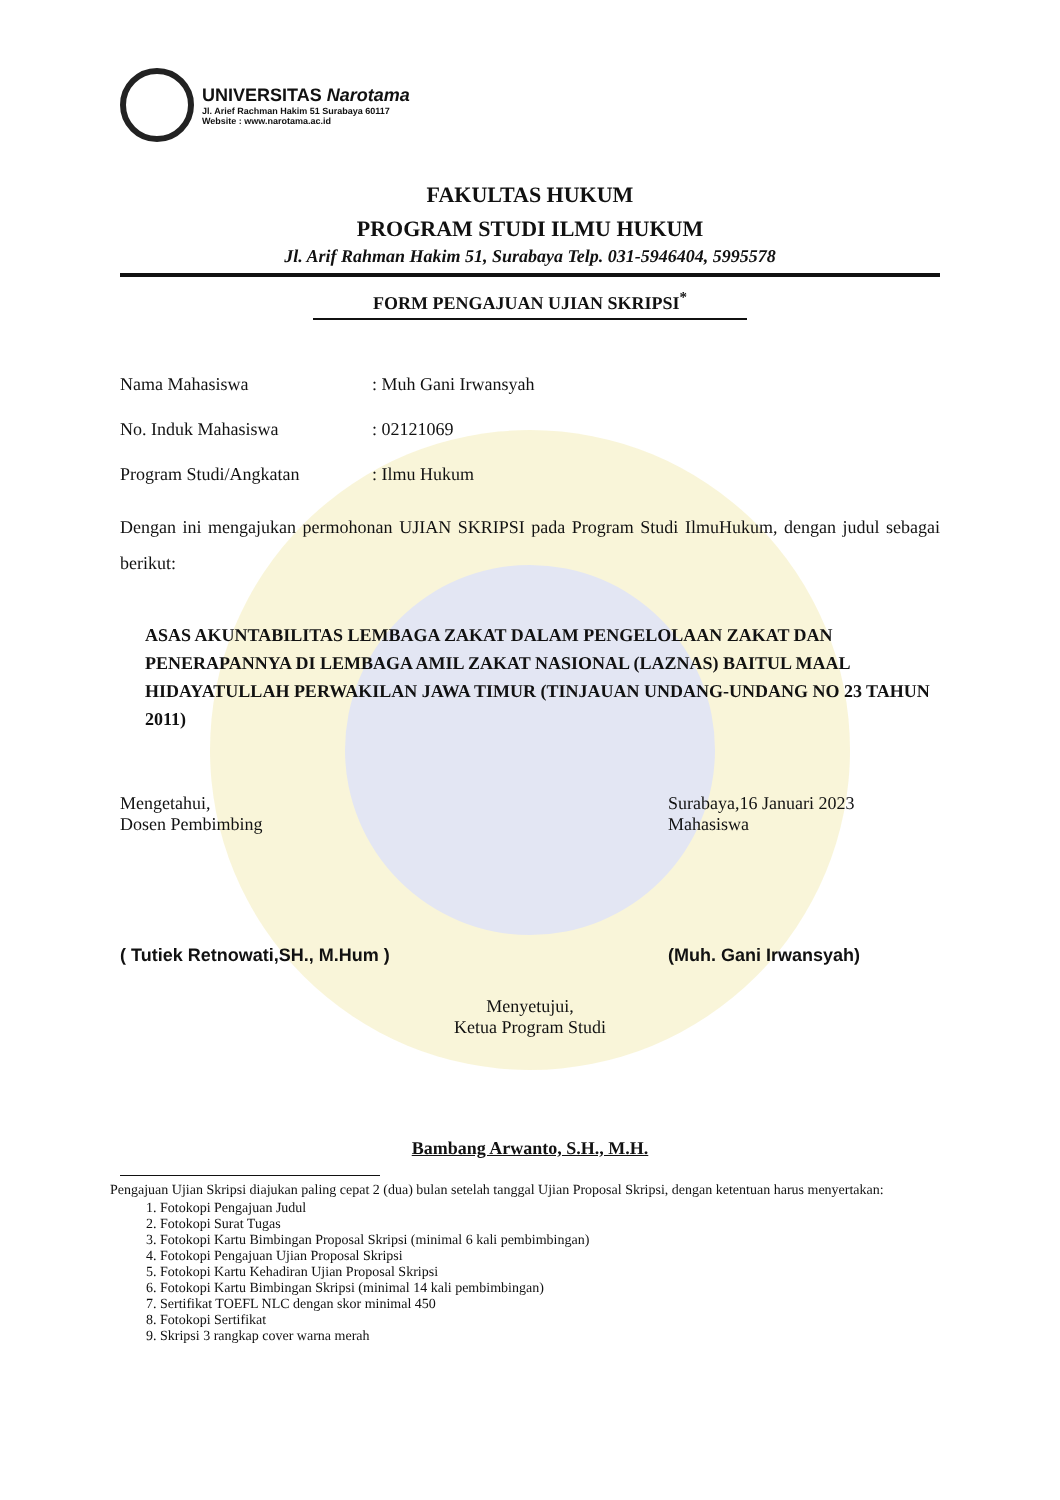UNIVERSITAS Narotama
Jl. Arief Rachman Hakim 51 Surabaya 60117
Website : www.narotama.ac.id
FAKULTAS HUKUM
PROGRAM STUDI ILMU HUKUM
Jl. Arif Rahman Hakim 51, Surabaya Telp. 031-5946404, 5995578
FORM PENGAJUAN UJIAN SKRIPSI<sup>*</sup>
Nama Mahasiswa : Muh Gani Irwansyah
No. Induk Mahasiswa : 02121069
Program Studi/Angkatan : Ilmu Hukum
Dengan ini mengajukan permohonan UJIAN SKRIPSI pada Program Studi IlmuHukum, dengan judul sebagai berikut:
ASAS AKUNTABILITAS LEMBAGA ZAKAT DALAM PENGELOLAAN ZAKAT DAN PENERAPANNYA DI LEMBAGA AMIL ZAKAT NASIONAL (LAZNAS) BAITUL MAAL HIDAYATULLAH PERWAKILAN JAWA TIMUR (TINJAUAN UNDANG-UNDANG NO 23 TAHUN 2011)
Mengetahui,
Dosen Pembimbing
( Tutiek Retnowati,SH., M.Hum )
Surabaya,16 Januari 2023
Mahasiswa
(Muh. Gani Irwansyah)
Menyetujui,
Ketua Program Studi
Bambang Arwanto, S.H., M.H.
Pengajuan Ujian Skripsi diajukan paling cepat 2 (dua) bulan setelah tanggal Ujian Proposal Skripsi, dengan ketentuan harus menyertakan:
1. Fotokopi Pengajuan Judul
2. Fotokopi Surat Tugas
3. Fotokopi Kartu Bimbingan Proposal Skripsi (minimal 6 kali pembimbingan)
4. Fotokopi Pengajuan Ujian Proposal Skripsi
5. Fotokopi Kartu Kehadiran Ujian Proposal Skripsi
6. Fotokopi Kartu Bimbingan Skripsi (minimal 14 kali pembimbingan)
7. Sertifikat TOEFL NLC dengan skor minimal 450
8. Fotokopi Sertifikat
9. Skripsi 3 rangkap cover warna merah